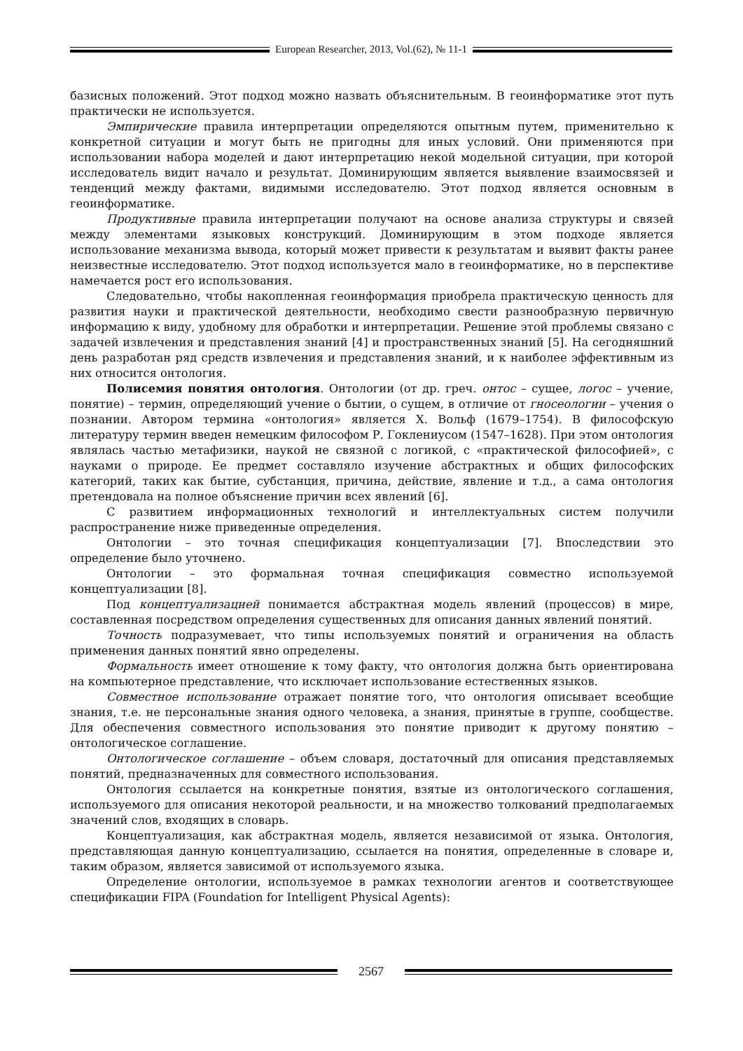European Researcher, 2013, Vol.(62), № 11-1
базисных положений. Этот подход можно назвать объяснительным. В геоинформатике этот путь практически не используется.
Эмпирические правила интерпретации определяются опытным путем, применительно к конкретной ситуации и могут быть не пригодны для иных условий. Они применяются при использовании набора моделей и дают интерпретацию некой модельной ситуации, при которой исследователь видит начало и результат. Доминирующим является выявление взаимосвязей и тенденций между фактами, видимыми исследователю. Этот подход является основным в геоинформатике.
Продуктивные правила интерпретации получают на основе анализа структуры и связей между элементами языковых конструкций. Доминирующим в этом подходе является использование механизма вывода, который может привести к результатам и выявит факты ранее неизвестные исследователю. Этот подход используется мало в геоинформатике, но в перспективе намечается рост его использования.
Следовательно, чтобы накопленная геоинформация приобрела практическую ценность для развития науки и практической деятельности, необходимо свести разнообразную первичную информацию к виду, удобному для обработки и интерпретации. Решение этой проблемы связано с задачей извлечения и представления знаний [4] и пространственных знаний [5]. На сегодняшний день разработан ряд средств извлечения и представления знаний, и к наиболее эффективным из них относится онтология.
Полисемия понятия онтология. Онтологии (от др. греч. онтос – сущее, логос – учение, понятие) – термин, определяющий учение о бытии, о сущем, в отличие от гносеологии – учения о познании. Автором термина «онтология» является Х. Вольф (1679–1754). В философскую литературу термин введен немецким философом Р. Гоклениусом (1547–1628). При этом онтология являлась частью метафизики, наукой не связной с логикой, с «практической философией», с науками о природе. Ее предмет составляло изучение абстрактных и общих философских категорий, таких как бытие, субстанция, причина, действие, явление и т.д., а сама онтология претендовала на полное объяснение причин всех явлений [6].
С развитием информационных технологий и интеллектуальных систем получили распространение ниже приведенные определения.
Онтологии – это точная спецификация концептуализации [7]. Впоследствии это определение было уточнено.
Онтологии – это формальная точная спецификация совместно используемой концептуализации [8].
Под концептуализацией понимается абстрактная модель явлений (процессов) в мире, составленная посредством определения существенных для описания данных явлений понятий.
Точность подразумевает, что типы используемых понятий и ограничения на область применения данных понятий явно определены.
Формальность имеет отношение к тому факту, что онтология должна быть ориентирована на компьютерное представление, что исключает использование естественных языков.
Совместное использование отражает понятие того, что онтология описывает всеобщие знания, т.е. не персональные знания одного человека, а знания, принятые в группе, сообществе. Для обеспечения совместного использования это понятие приводит к другому понятию – онтологическое соглашение.
Онтологическое соглашение – объем словаря, достаточный для описания представляемых понятий, предназначенных для совместного использования.
Онтология ссылается на конкретные понятия, взятые из онтологического соглашения, используемого для описания некоторой реальности, и на множество толкований предполагаемых значений слов, входящих в словарь.
Концептуализация, как абстрактная модель, является независимой от языка. Онтология, представляющая данную концептуализацию, ссылается на понятия, определенные в словаре и, таким образом, является зависимой от используемого языка.
Определение онтологии, используемое в рамках технологии агентов и соответствующее спецификации FIPA (Foundation for Intelligent Physical Agents):
2567